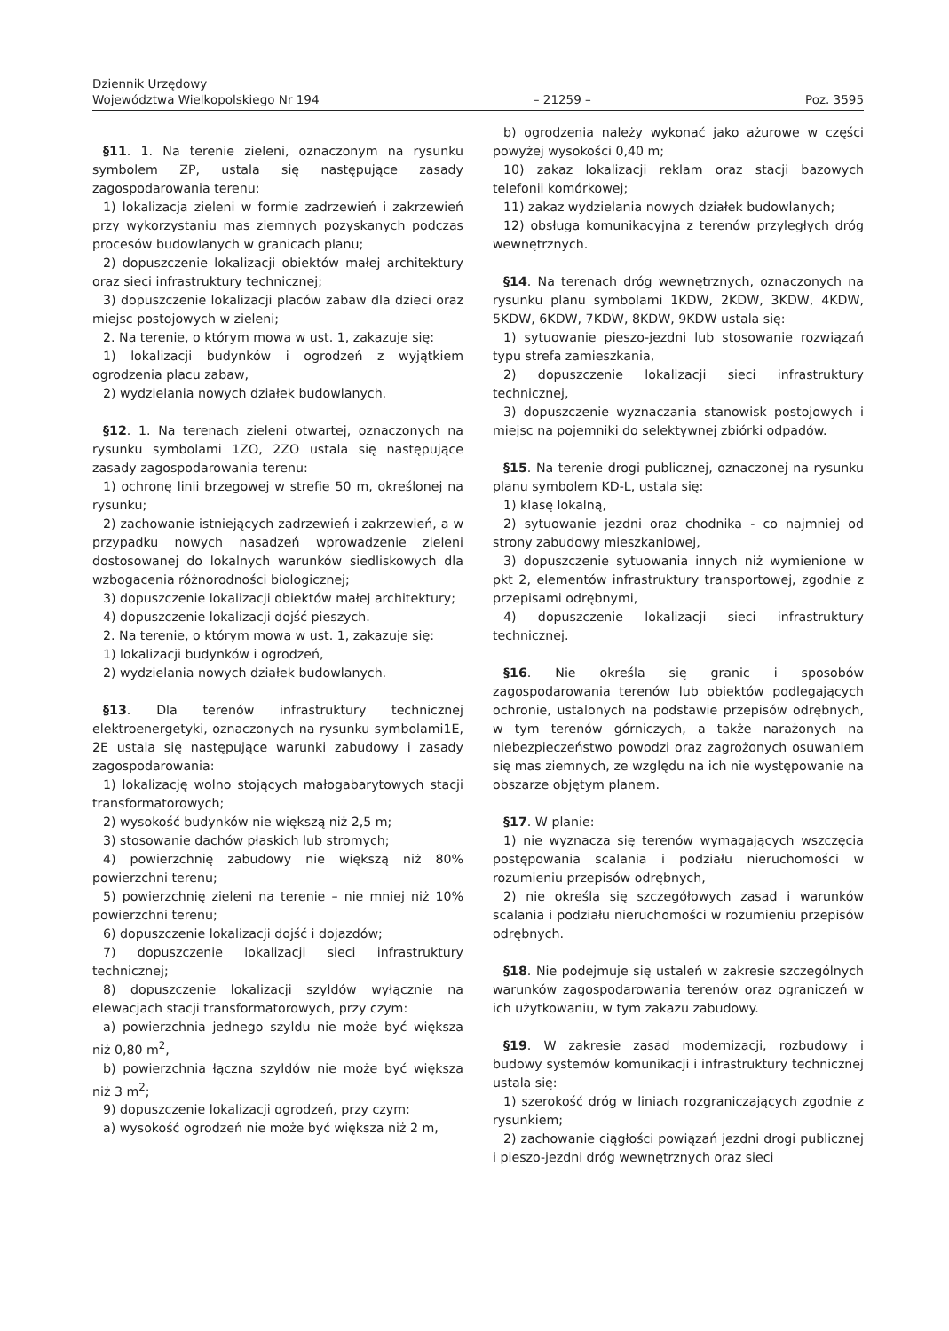Dziennik Urzędowy
Województwa Wielkopolskiego Nr 194
– 21259 –
Poz. 3595
§11. 1. Na terenie zieleni, oznaczonym na rysunku symbolem ZP, ustala się następujące zasady zagospodarowania terenu:
1) lokalizacja zieleni w formie zadrzewień i zakrzewień przy wykorzystaniu mas ziemnych pozyskanych podczas procesów budowlanych w granicach planu;
2) dopuszczenie lokalizacji obiektów małej architektury oraz sieci infrastruktury technicznej;
3) dopuszczenie lokalizacji placów zabaw dla dzieci oraz miejsc postojowych w zieleni;
2. Na terenie, o którym mowa w ust. 1, zakazuje się:
1) lokalizacji budynków i ogrodzeń z wyjątkiem ogrodzenia placu zabaw,
2) wydzielania nowych działek budowlanych.
§12. 1. Na terenach zieleni otwartej, oznaczonych na rysunku symbolami 1ZO, 2ZO ustala się następujące zasady zagospodarowania terenu:
1) ochronę linii brzegowej w strefie 50 m, określonej na rysunku;
2) zachowanie istniejących zadrzewień i zakrzewień, a w przypadku nowych nasadzeń wprowadzenie zieleni dostosowanej do lokalnych warunków siedliskowych dla wzbogacenia różnorodności biologicznej;
3) dopuszczenie lokalizacji obiektów małej architektury;
4) dopuszczenie lokalizacji dojść pieszych.
2. Na terenie, o którym mowa w ust. 1, zakazuje się:
1) lokalizacji budynków i ogrodzeń,
2) wydzielania nowych działek budowlanych.
§13. Dla terenów infrastruktury technicznej elektroenergetyki, oznaczonych na rysunku symbolami1E, 2E ustala się następujące warunki zabudowy i zasady zagospodarowania:
1) lokalizację wolno stojących małogabarytowych stacji transformatorowych;
2) wysokość budynków nie większą niż 2,5 m;
3) stosowanie dachów płaskich lub stromych;
4) powierzchnię zabudowy nie większą niż 80% powierzchni terenu;
5) powierzchnię zieleni na terenie – nie mniej niż 10% powierzchni terenu;
6) dopuszczenie lokalizacji dojść i dojazdów;
7) dopuszczenie lokalizacji sieci infrastruktury technicznej;
8) dopuszczenie lokalizacji szyldów wyłącznie na elewacjach stacji transformatorowych, przy czym:
a) powierzchnia jednego szyldu nie może być większa niż 0,80 m<sup>2</sup>,
b) powierzchnia łączna szyldów nie może być większa niż 3 m<sup>2</sup>;
9) dopuszczenie lokalizacji ogrodzeń, przy czym:
a) wysokość ogrodzeń nie może być większa niż 2 m,
b) ogrodzenia należy wykonać jako ażurowe w części powyżej wysokości 0,40 m;
10) zakaz lokalizacji reklam oraz stacji bazowych telefonii komórkowej;
11) zakaz wydzielania nowych działek budowlanych;
12) obsługa komunikacyjna z terenów przyległych dróg wewnętrznych.
§14. Na terenach dróg wewnętrznych, oznaczonych na rysunku planu symbolami 1KDW, 2KDW, 3KDW, 4KDW, 5KDW, 6KDW, 7KDW, 8KDW, 9KDW ustala się:
1) sytuowanie pieszo-jezdni lub stosowanie rozwiązań typu strefa zamieszkania,
2) dopuszczenie lokalizacji sieci infrastruktury technicznej,
3) dopuszczenie wyznaczania stanowisk postojowych i miejsc na pojemniki do selektywnej zbiórki odpadów.
§15. Na terenie drogi publicznej, oznaczonej na rysunku planu symbolem KD-L, ustala się:
1) klasę lokalną,
2) sytuowanie jezdni oraz chodnika - co najmniej od strony zabudowy mieszkaniowej,
3) dopuszczenie sytuowania innych niż wymienione w pkt 2, elementów infrastruktury transportowej, zgodnie z przepisami odrębnymi,
4) dopuszczenie lokalizacji sieci infrastruktury technicznej.
§16. Nie określa się granic i sposobów zagospodarowania terenów lub obiektów podlegających ochronie, ustalonych na podstawie przepisów odrębnych, w tym terenów górniczych, a także narażonych na niebezpieczeństwo powodzi oraz zagrożonych osuwaniem się mas ziemnych, ze względu na ich nie występowanie na obszarze objętym planem.
§17. W planie:
1) nie wyznacza się terenów wymagających wszczęcia postępowania scalania i podziału nieruchomości w rozumieniu przepisów odrębnych,
2) nie określa się szczegółowych zasad i warunków scalania i podziału nieruchomości w rozumieniu przepisów odrębnych.
§18. Nie podejmuje się ustaleń w zakresie szczególnych warunków zagospodarowania terenów oraz ograniczeń w ich użytkowaniu, w tym zakazu zabudowy.
§19. W zakresie zasad modernizacji, rozbudowy i budowy systemów komunikacji i infrastruktury technicznej ustala się:
1) szerokość dróg w liniach rozgraniczających zgodnie z rysunkiem;
2) zachowanie ciągłości powiązań jezdni drogi publicznej i pieszo-jezdni dróg wewnętrznych oraz sieci